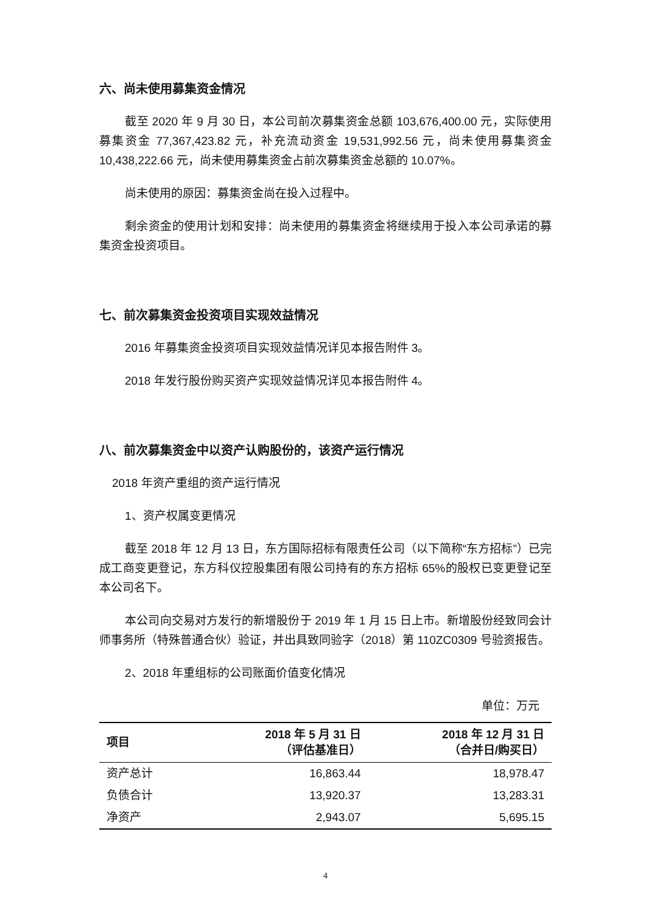六、尚未使用募集资金情况
截至 2020 年 9 月 30 日，本公司前次募集资金总额 103,676,400.00 元，实际使用募集资金 77,367,423.82 元，补充流动资金 19,531,992.56 元，尚未使用募集资金 10,438,222.66 元，尚未使用募集资金占前次募集资金总额的 10.07%。
尚未使用的原因：募集资金尚在投入过程中。
剩余资金的使用计划和安排：尚未使用的募集资金将继续用于投入本公司承诺的募集资金投资项目。
七、前次募集资金投资项目实现效益情况
2016 年募集资金投资项目实现效益情况详见本报告附件 3。
2018 年发行股份购买资产实现效益情况详见本报告附件 4。
八、前次募集资金中以资产认购股份的，该资产运行情况
2018 年资产重组的资产运行情况
1、资产权属变更情况
截至 2018 年 12 月 13 日，东方国际招标有限责任公司（以下简称“东方招标”）已完成工商变更登记，东方科仪控股集团有限公司持有的东方招标 65%的股权已变更登记至本公司名下。
本公司向交易对方发行的新增股份于 2019 年 1 月 15 日上市。新增股份经致同会计师事务所（特殊普通合伙）验证，并出具致同验字（2018）第 110ZC0309 号验资报告。
2、2018 年重组标的公司账面价值变化情况
单位：万元
| 项目 | 2018 年 5 月 31 日 （评估基准日） | 2018 年 12 月 31 日 （合并日/购买日） |
| --- | --- | --- |
| 资产总计 | 16,863.44 | 18,978.47 |
| 负债合计 | 13,920.37 | 13,283.31 |
| 净资产 | 2,943.07 | 5,695.15 |
4